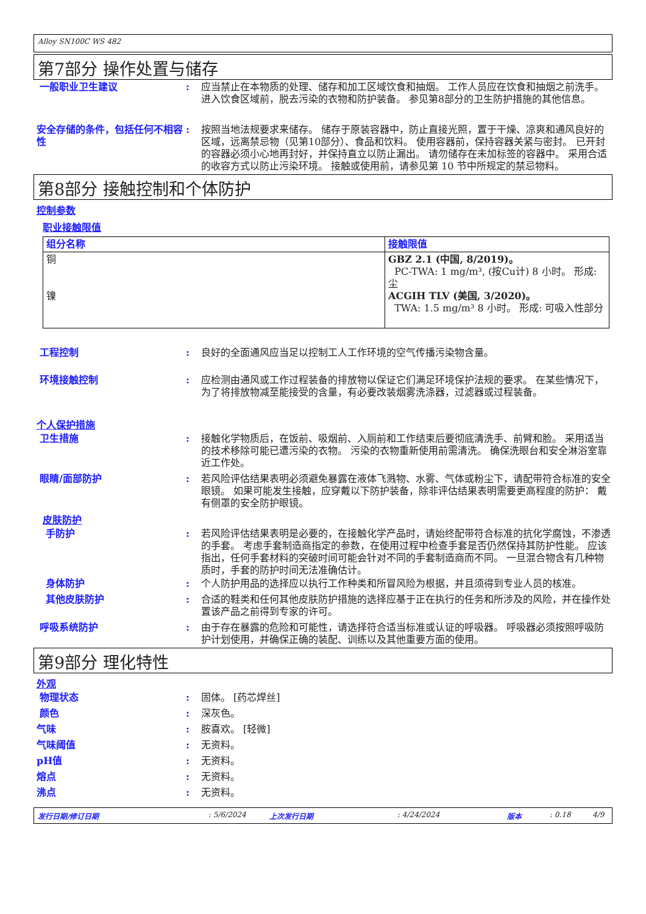Alloy SN100C WS 482
第7部分 操作处置与储存
一般职业卫生建议 : 应当禁止在本物质的处理、储存和加工区域饮食和抽烟。 工作人员应在饮食和抽烟之前洗手。 进入饮食区域前，脱去污染的衣物和防护装备。 参见第8部分的卫生防护措施的其他信息。
安全存储的条件，包括任何不相容性
: 按照当地法规要求来储存。 储存于原装容器中，防止直接光照，置于干燥、凉爽和通风良好的区域，远离禁忌物（见第10部分）、食品和饮料。 使用容器前，保持容器关紧与密封。 已开封的容器必须小心地再封好，并保持直立以防止漏出。 请勿储存在未加标签的容器中。 采用合适的收容方式以防止污染环境。 接触或使用前，请参见第 10 节中所规定的禁忌物料。
第8部分 接触控制和个体防护
控制参数
职业接触限值
| 组分名称 | 接触限值 |
| --- | --- |
| 铜 镍 | GBZ 2.1 (中国, 8/2019)。 PC-TWA: 1 mg/m³, (按Cu计) 8 小时。 形成: 尘 ACGIH TLV (美国, 3/2020)。 TWA: 1.5 mg/m³ 8 小时。 形成: 可吸入性部分 |
工程控制 : 良好的全面通风应当足以控制工人工作环境的空气传播污染物含量。
环境接触控制 : 应检测由通风或工作过程装备的排放物以保证它们满足环境保护法规的要求。 在某些情况下，为了将排放物减至能接受的含量，有必要改装烟雾洗涤器，过滤器或过程装备。
个人保护措施
卫生措施 : 接触化学物质后，在饭前、吸烟前、入厕前和工作结束后要彻底清洗手、前臂和脸。 采用适当的技术移除可能已遭污染的衣物。 污染的衣物重新使用前需清洗。 确保洗眼台和安全淋浴室靠近工作处。
眼睛/面部防护 : 若风险评估结果表明必须避免暴露在液体飞溅物、水雾、气体或粉尘下，请配带符合标准的安全眼镜。 如果可能发生接触，应穿戴以下防护装备，除非评估结果表明需要更高程度的防护： 戴有侧罩的安全防护眼镜。
皮肤防护
手防护 : 若风险评估结果表明是必要的，在接触化学产品时，请始终配带符合标准的抗化学腐蚀，不渗透的手套。 考虑手套制造商指定的参数，在使用过程中检查手套是否仍然保持其防护性能。 应该指出，任何手套材料的突破时间可能会针对不同的手套制造商而不同。 一旦混合物含有几种物质时，手套的防护时间无法准确估计。
身体防护 : 个人防护用品的选择应以执行工作种类和所冒风险为根据，并且须得到专业人员的核准。
其他皮肤防护 : 合适的鞋类和任何其他皮肤防护措施的选择应基于正在执行的任务和所涉及的风险，并在操作处置该产品之前得到专家的许可。
呼吸系统防护 : 由于存在暴露的危险和可能性，请选择符合适当标准或认证的呼吸器。 呼吸器必须按照呼吸防护计划使用，并确保正确的装配、训练以及其他重要方面的使用。
第9部分 理化特性
外观
物理状态 : 固体。 [药芯焊丝]
颜色 : 深灰色。
气味 : 胺喜欢。 [轻微]
气味阈值 : 无资料。
pH值 : 无资料。
熔点 : 无资料。
沸点 : 无资料。
发行日期/修订日期: 5/6/2024 上次发行日期: 4/24/2024 版本: 0.18 4/9